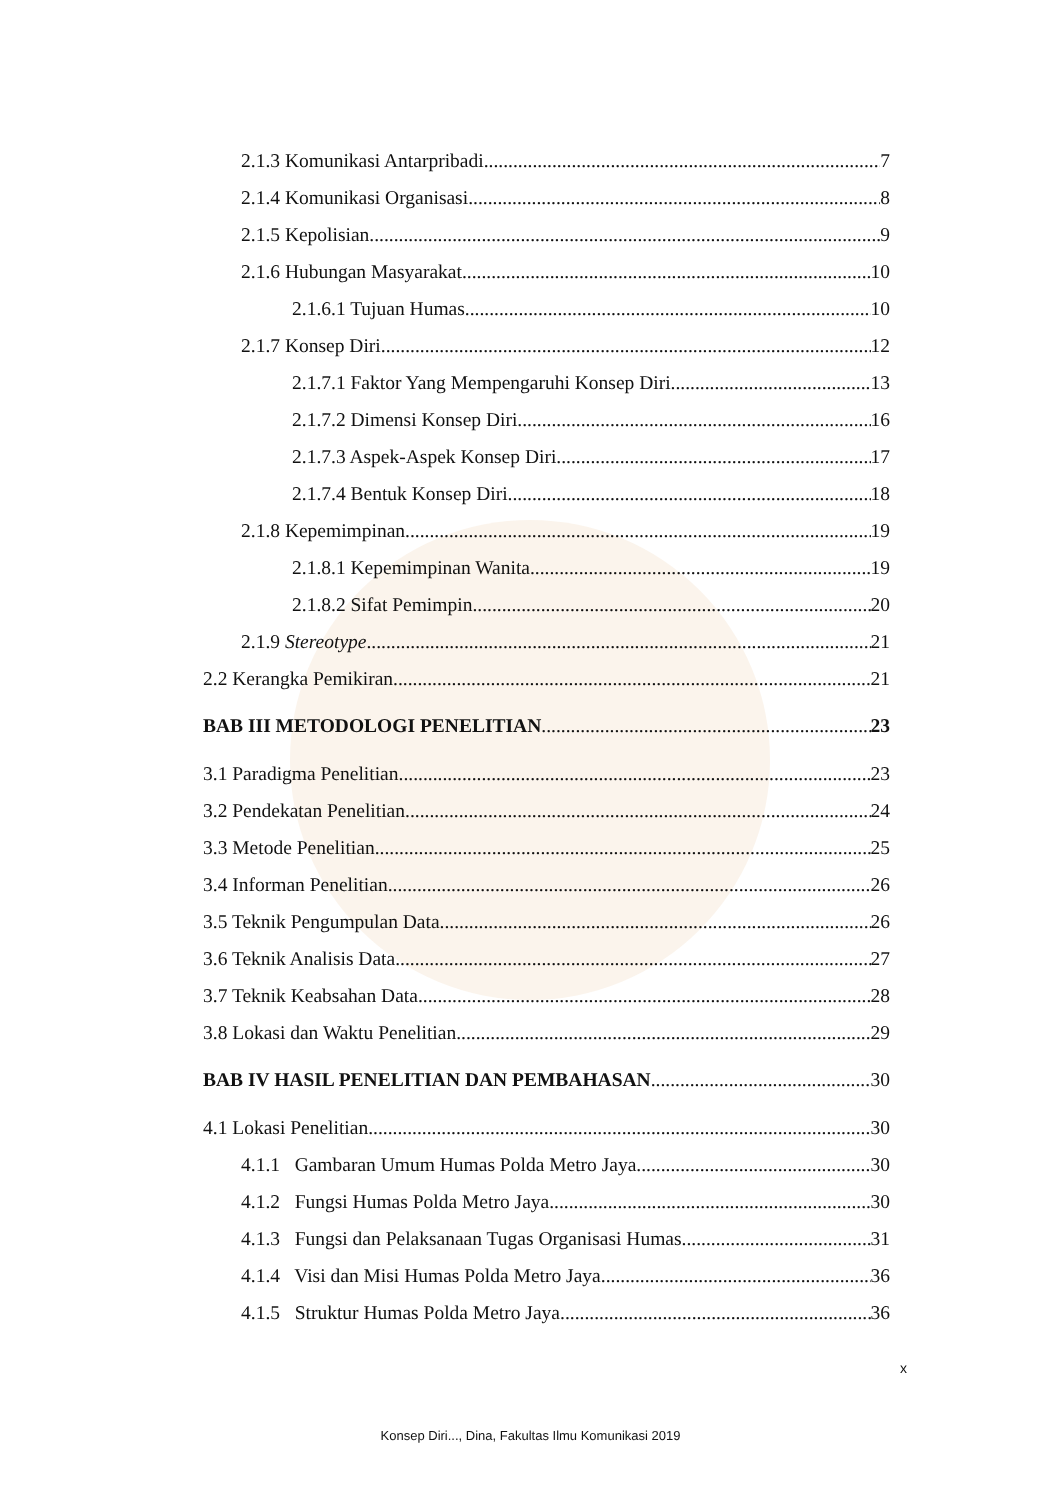2.1.3 Komunikasi Antarpribadi 7
2.1.4 Komunikasi Organisasi 8
2.1.5 Kepolisian 9
2.1.6 Hubungan Masyarakat 10
2.1.6.1 Tujuan Humas 10
2.1.7 Konsep Diri 12
2.1.7.1 Faktor Yang Mempengaruhi Konsep Diri 13
2.1.7.2 Dimensi Konsep Diri 16
2.1.7.3 Aspek-Aspek Konsep Diri 17
2.1.7.4 Bentuk Konsep Diri 18
2.1.8 Kepemimpinan 19
2.1.8.1 Kepemimpinan Wanita 19
2.1.8.2 Sifat Pemimpin 20
2.1.9 Stereotype 21
2.2 Kerangka Pemikiran 21
BAB III METODOLOGI PENELITIAN 23
3.1 Paradigma Penelitian 23
3.2 Pendekatan Penelitian 24
3.3 Metode Penelitian 25
3.4 Informan Penelitian 26
3.5 Teknik Pengumpulan Data 26
3.6 Teknik Analisis Data 27
3.7 Teknik Keabsahan Data 28
3.8 Lokasi dan Waktu Penelitian 29
BAB IV HASIL PENELITIAN DAN PEMBAHASAN 30
4.1 Lokasi Penelitian 30
4.1.1 Gambaran Umum Humas Polda Metro Jaya 30
4.1.2 Fungsi Humas Polda Metro Jaya 30
4.1.3 Fungsi dan Pelaksanaan Tugas Organisasi Humas 31
4.1.4 Visi dan Misi Humas Polda Metro Jaya 36
4.1.5 Struktur Humas Polda Metro Jaya 36
x
Konsep Diri..., Dina, Fakultas Ilmu Komunikasi 2019